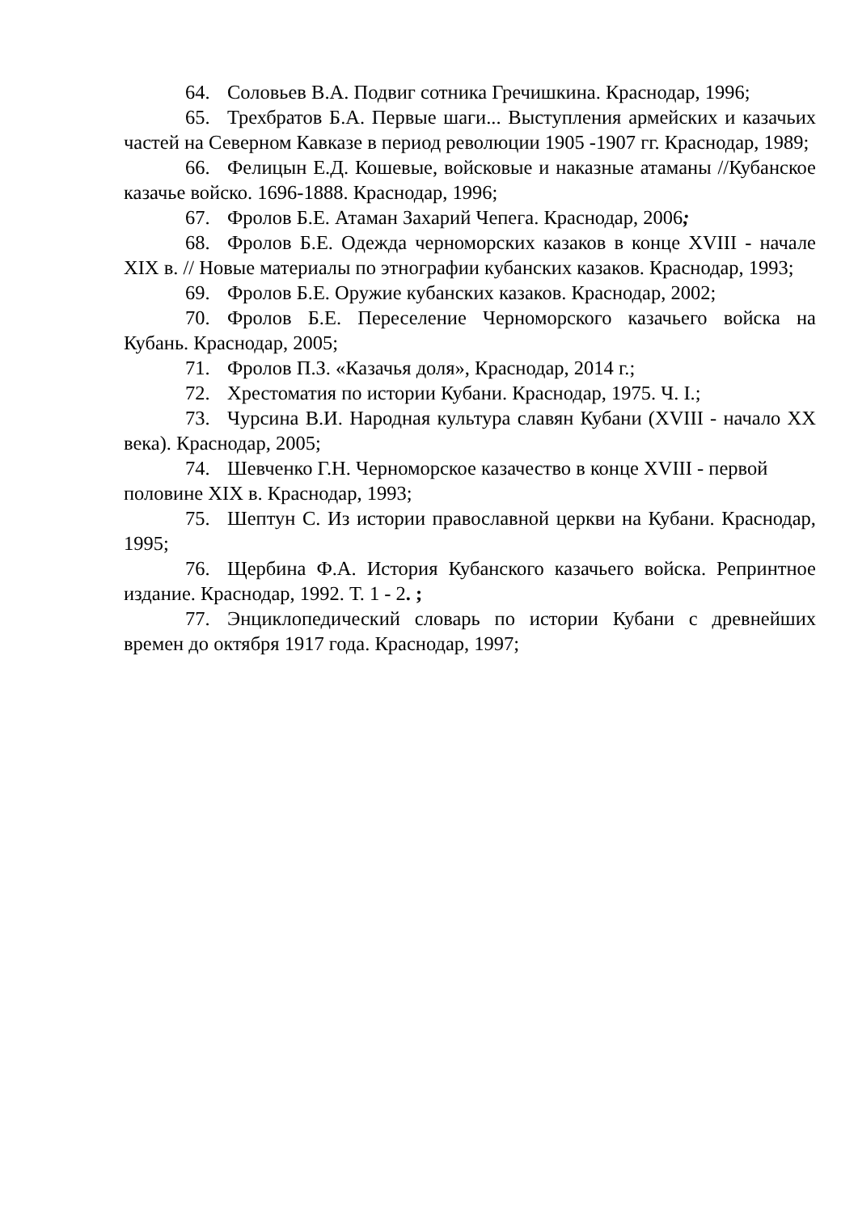64. Соловьев В.А. Подвиг сотника Гречишкина. Краснодар, 1996;
65. Трехбратов Б.А. Первые шаги... Выступления армейских и казачьих частей на Северном Кавказе в период революции 1905 -1907 гг. Краснодар, 1989;
66. Фелицын Е.Д. Кошевые, войсковые и наказные атаманы //Кубанское казачье войско. 1696-1888. Краснодар, 1996;
67. Фролов Б.Е. Атаман Захарий Чепега. Краснодар, 2006;
68. Фролов Б.Е. Одежда черноморских казаков в конце XVIII - начале XIX в. // Новые материалы по этнографии кубанских казаков. Краснодар, 1993;
69. Фролов Б.Е. Оружие кубанских казаков. Краснодар, 2002;
70. Фролов Б.Е. Переселение Черноморского казачьего войска на Кубань. Краснодар, 2005;
71. Фролов П.З. «Казачья доля», Краснодар, 2014 г.;
72. Хрестоматия по истории Кубани. Краснодар, 1975. Ч. I.;
73. Чурсина В.И. Народная культура славян Кубани (XVIII - начало XX века). Краснодар, 2005;
74. Шевченко Г.Н. Черноморское казачество в конце XVIII - первой половине XIX в. Краснодар, 1993;
75. Шептун С. Из истории православной церкви на Кубани. Краснодар, 1995;
76. Щербина Ф.А. История Кубанского казачьего войска. Репринтное издание. Краснодар, 1992. Т. 1 - 2. ;
77. Энциклопедический словарь по истории Кубани с древнейших времен до октября 1917 года. Краснодар, 1997;